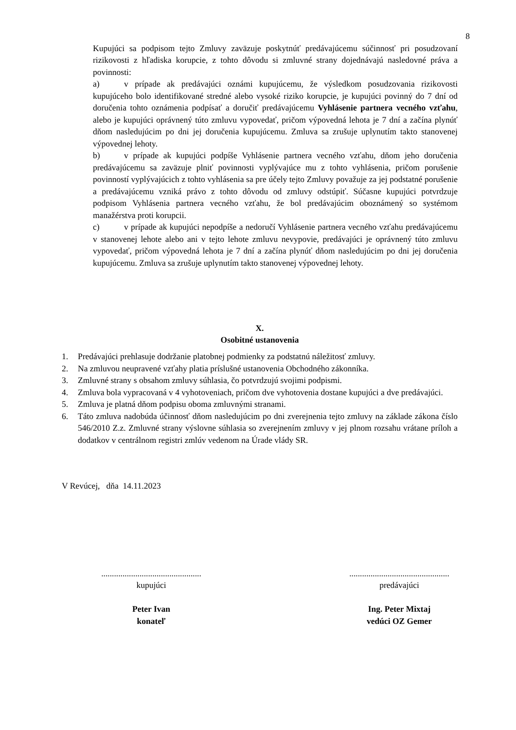8
Kupujúci sa podpisom tejto Zmluvy zaväzuje poskytnúť predávajúcemu súčinnosť pri posudzovaní rizikovosti z hľadiska korupcie, z tohto dôvodu si zmluvné strany dojednávajú nasledovné práva a povinnosti:
a) v prípade ak predávajúci oznámi kupujúcemu, že výsledkom posudzovania rizikovosti kupujúceho bolo identifikované stredné alebo vysoké riziko korupcie, je kupujúci povinný do 7 dní od doručenia tohto oznámenia podpísať a doručiť predávajúcemu Vyhlásenie partnera vecného vzťahu, alebo je kupujúci oprávnený túto zmluvu vypovedať, pričom výpovedná lehota je 7 dní a začína plynúť dňom nasledujúcim po dni jej doručenia kupujúcemu. Zmluva sa zrušuje uplynutím takto stanovenej výpovednej lehoty.
b) v prípade ak kupujúci podpíše Vyhlásenie partnera vecného vzťahu, dňom jeho doručenia predávajúcemu sa zaväzuje plniť povinnosti vyplývajúce mu z tohto vyhlásenia, pričom porušenie povinností vyplývajúcich z tohto vyhlásenia sa pre účely tejto Zmluvy považuje za jej podstatné porušenie a predávajúcemu vzniká právo z tohto dôvodu od zmluvy odstúpiť. Súčasne kupujúci potvrdzuje podpisom Vyhlásenia partnera vecného vzťahu, že bol predávajúcim oboznámený so systémom manažérstva proti korupcii.
c) v prípade ak kupujúci nepodpíše a nedoručí Vyhlásenie partnera vecného vzťahu predávajúcemu v stanovenej lehote alebo ani v tejto lehote zmluvu nevypovie, predávajúci je oprávnený túto zmluvu vypovedať, pričom výpovedná lehota je 7 dní a začína plynúť dňom nasledujúcim po dni jej doručenia kupujúcemu. Zmluva sa zrušuje uplynutím takto stanovenej výpovednej lehoty.
X.
Osobitné ustanovenia
1. Predávajúci prehlasuje dodržanie platobnej podmienky za podstatnú náležitosť zmluvy.
2. Na zmluvou neupravené vzťahy platia príslušné ustanovenia Obchodného zákonníka.
3. Zmluvné strany s obsahom zmluvy súhlasia, čo potvrdzujú svojimi podpismi.
4. Zmluva bola vypracovaná v 4 vyhotoveniach, pričom dve vyhotovenia dostane kupujúci a dve predávajúci.
5. Zmluva je platná dňom podpisu oboma zmluvnými stranami.
6. Táto zmluva nadobúda účinnosť dňom nasledujúcim po dni zverejnenia tejto zmluvy na základe zákona číslo 546/2010 Z.z. Zmluvné strany výslovne súhlasia so zverejnením zmluvy v jej plnom rozsahu vrátane príloh a dodatkov v centrálnom registri zmlúv vedenom na Úrade vlády SR.
V Revúcej, dňa 14.11.2023
...............................................
kupujúci
Peter Ivan
konateľ
...............................................
predávajúci
Ing. Peter Mixtaj
vedúci OZ Gemer